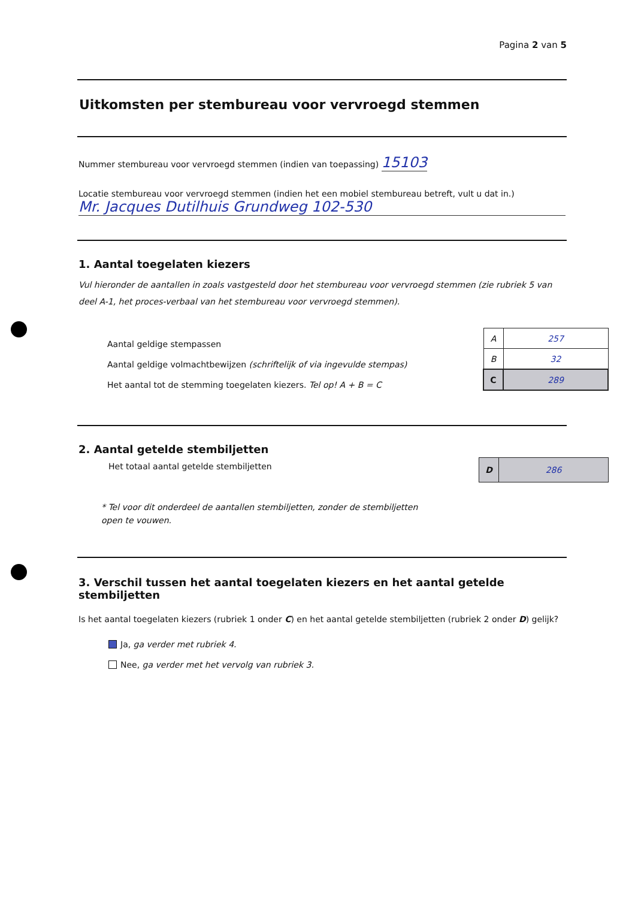Pagina 2 van 5
Uitkomsten per stembureau voor vervroegd stemmen
Nummer stembureau voor vervroegd stemmen (indien van toepassing) 15103
Locatie stembureau voor vervroegd stemmen (indien het een mobiel stembureau betreft, vult u dat in.)
Mr. Jacques Dutilhuis Grundweg 102-530
1. Aantal toegelaten kiezers
Vul hieronder de aantallen in zoals vastgesteld door het stembureau voor vervroegd stemmen (zie rubriek 5 van deel A-1, het proces-verbaal van het stembureau voor vervroegd stemmen).
Aantal geldige stempassen
Aantal geldige volmachtbewijzen (schriftelijk of via ingevulde stempas)
Het aantal tot de stemming toegelaten kiezers. Tel op! A + B = C
| A | 257 |
| B | 32 |
| C | 289 |
2. Aantal getelde stembiljetten
Het totaal aantal getelde stembiljetten
| D | 286 |
* Tel voor dit onderdeel de aantallen stembiljetten, zonder de stembiljetten open te vouwen.
3. Verschil tussen het aantal toegelaten kiezers en het aantal getelde stembiljetten
Is het aantal toegelaten kiezers (rubriek 1 onder C) en het aantal getelde stembiljetten (rubriek 2 onder D) gelijk?
Ja, ga verder met rubriek 4.
Nee, ga verder met het vervolg van rubriek 3.